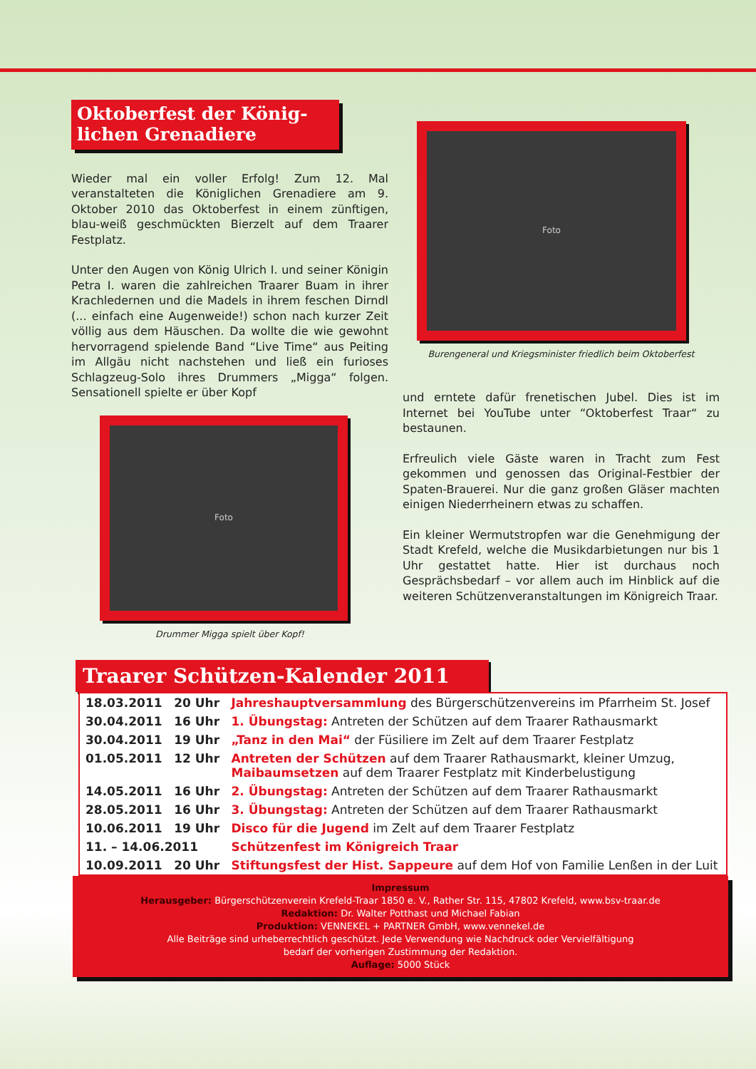Oktoberfest der König-
lichen Grenadiere
Wieder mal ein voller Erfolg! Zum 12. Mal veranstalteten die Königlichen Grenadiere am 9. Oktober 2010 das Oktoberfest in einem zünftigen, blau-weiß geschmückten Bierzelt auf dem Traarer Festplatz.
Unter den Augen von König Ulrich I. und seiner Königin Petra I. waren die zahlreichen Traarer Buam in ihrer Krachledernen und die Madels in ihrem feschen Dirndl (... einfach eine Augenweide!) schon nach kurzer Zeit völlig aus dem Häuschen. Da wollte die wie gewohnt hervorragend spielende Band “Live Time“ aus Peiting im Allgäu nicht nachstehen und ließ ein furioses Schlagzeug-Solo ihres Drummers „Migga“ folgen. Sensationell spielte er über Kopf
Foto
Drummer Migga spielt über Kopf!
Foto
Burengeneral und Kriegsminister friedlich beim Oktoberfest
und erntete dafür frenetischen Jubel. Dies ist im Internet bei YouTube unter “Oktoberfest Traar“ zu bestaunen.
Erfreulich viele Gäste waren in Tracht zum Fest gekommen und genossen das Original-Festbier der Spaten-Brauerei. Nur die ganz großen Gläser machten einigen Niederrheinern etwas zu schaffen.
Ein kleiner Wermutstropfen war die Genehmigung der Stadt Krefeld, welche die Musikdarbietungen nur bis 1 Uhr gestattet hatte. Hier ist durchaus noch Gesprächsbedarf – vor allem auch im Hinblick auf die weiteren Schützenveranstaltungen im Königreich Traar.
Traarer Schützen-Kalender 2011
| 18.03.2011 | 20 Uhr | Jahreshauptversammlung des Bürgerschützenvereins im Pfarrheim St. Josef |
| 30.04.2011 | 16 Uhr | 1. Übungstag: Antreten der Schützen auf dem Traarer Rathausmarkt |
| 30.04.2011 | 19 Uhr | „Tanz in den Mai“ der Füsiliere im Zelt auf dem Traarer Festplatz |
| 01.05.2011 | 12 Uhr | Antreten der Schützen auf dem Traarer Rathausmarkt, kleiner Umzug, Maibaumsetzen auf dem Traarer Festplatz mit Kinderbelustigung |
| 14.05.2011 | 16 Uhr | 2. Übungstag: Antreten der Schützen auf dem Traarer Rathausmarkt |
| 28.05.2011 | 16 Uhr | 3. Übungstag: Antreten der Schützen auf dem Traarer Rathausmarkt |
| 10.06.2011 | 19 Uhr | Disco für die Jugend im Zelt auf dem Traarer Festplatz |
| 11. – 14.06.2011 | | Schützenfest im Königreich Traar |
| 10.09.2011 | 20 Uhr | Stiftungsfest der Hist. Sappeure auf dem Hof von Familie Lenßen in der Luit |
Impressum
Herausgeber: Bürgerschützenverein Krefeld-Traar 1850 e. V., Rather Str. 115, 47802 Krefeld, www.bsv-traar.de
Redaktion: Dr. Walter Potthast und Michael Fabian
Produktion: VENNEKEL + PARTNER GmbH, www.vennekel.de
Alle Beiträge sind urheberrechtlich geschützt. Jede Verwendung wie Nachdruck oder Vervielfältigung
bedarf der vorherigen Zustimmung der Redaktion.
Auflage: 5000 Stück